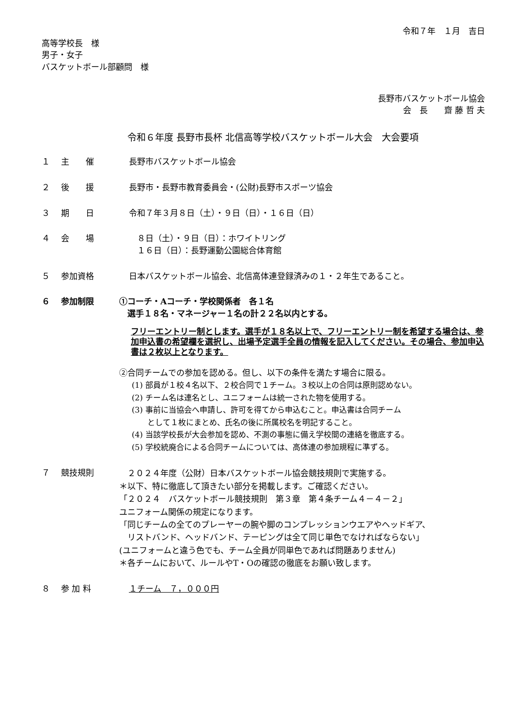令和７年　１月　吉日
高等学校長　様
男子・女子
バスケットボール部顧問　様
長野市バスケットボール協会
会　長　　齋 藤 哲 夫
令和６年度 長野市長杯 北信高等学校バスケットボール大会　大会要項
１ 主　　催 長野市バスケットボール協会
２ 後　　援 長野市・長野市教育委員会・(公財)長野市スポーツ協会
３ 期　　日 令和７年３月８日（土）・９日（日）・１６日（日）
４ 会　　場 　８日（土）・９日（日）：ホワイトリング
　１６日（日）：長野運動公園総合体育館
５ 参加資格 日本バスケットボール協会、北信高体連登録済みの１・２年生であること。
６ 参加制限 ①コーチ・Aコーチ・学校関係者　各１名
　選手１８名・マネージャー１名の計２２名以内とする。
フリーエントリー制とします。選手が１８名以上で、フリーエントリー制を希望する場合は、参加申込書の希望欄を選択し、出場予定選手全員の情報を記入してください。その場合、参加申込書は２枚以上となります。
②合同チームでの参加を認める。但し、以下の条件を満たす場合に限る。
(1) 部員が１校４名以下、２校合同で１チーム。３校以上の合同は原則認めない。
(2) チーム名は連名とし、ユニフォームは統一された物を使用する。
(3) 事前に当協会へ申請し、許可を得てから申込むこと。申込書は合同チーム
　　として１枚にまとめ、氏名の後に所属校名を明記すること。
(4) 当該学校長が大会参加を認め、不測の事態に備え学校間の連絡を徹底する。
(5) 学校統廃合による合同チームについては、高体連の参加規程に準ずる。
７ 競技規則
　２０２４年度（公財）日本バスケットボール協会競技規則で実施する。
＊以下、特に徹底して頂きたい部分を掲載します。ご確認ください。
「２０２４　バスケットボール競技規則　第３章　第４条チーム４－４－２」
ユニフォーム関係の規定になります。
「同じチームの全てのプレーヤーの腕や脚のコンプレッションウエアやヘッドギア、
　リストバンド、ヘッドバンド、テーピングは全て同じ単色でなければならない」
(ユニフォームと違う色でも、チーム全員が同単色であれば問題ありません)
＊各チームにおいて、ルールやT・Oの確認の徹底をお願い致します。
８ 参 加 料 １チーム　７，０００円